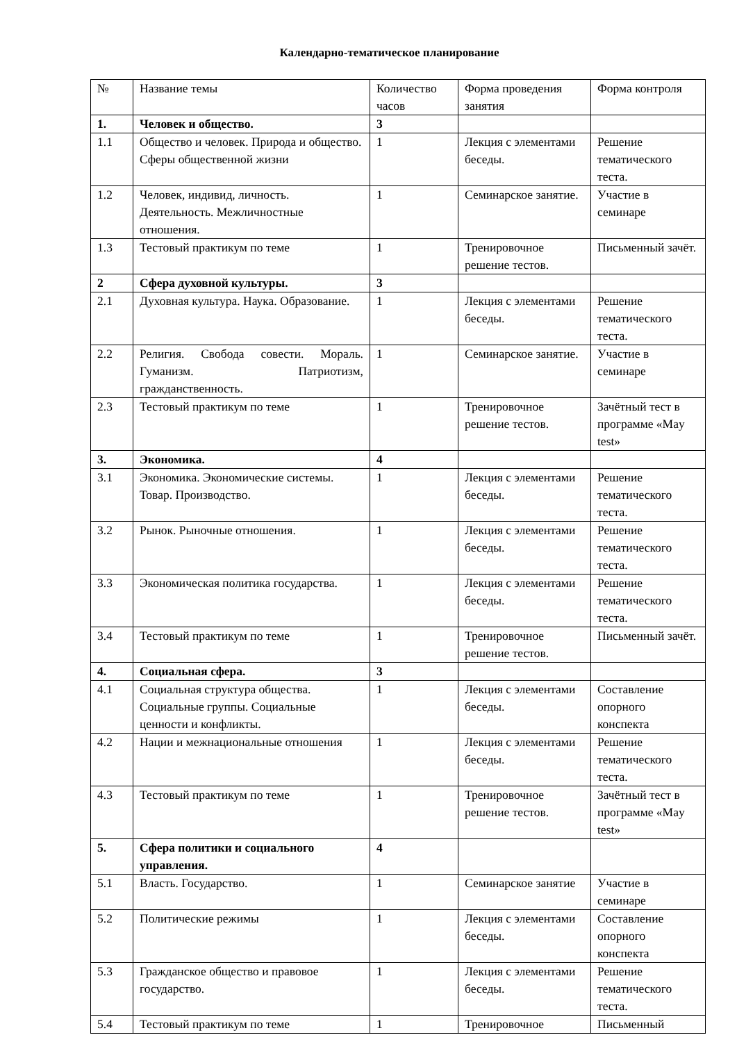Календарно-тематическое планирование
| № | Название темы | Количество часов | Форма проведения занятия | Форма контроля |
| 1. | Человек и общество. | 3 | | |
| 1.1 | Общество и человек. Природа и общество. Сферы общественной жизни | 1 | Лекция с элементами беседы. | Решение тематического теста. |
| 1.2 | Человек, индивид, личность. Деятельность. Межличностные отношения. | 1 | Семинарское занятие. | Участие в семинаре |
| 1.3 | Тестовый практикум по теме | 1 | Тренировочное решение тестов. | Письменный зачёт. |
| 2 | Сфера духовной культуры. | 3 | | |
| 2.1 | Духовная культура. Наука. Образование. | 1 | Лекция с элементами беседы. | Решение тематического теста. |
| 2.2 | Религия. Свобода совести. Мораль. Гуманизм. Патриотизм, гражданственность. | 1 | Семинарское занятие. | Участие в семинаре |
| 2.3 | Тестовый практикум по теме | 1 | Тренировочное решение тестов. | Зачётный тест в программе «May test» |
| 3. | Экономика. | 4 | | |
| 3.1 | Экономика. Экономические системы. Товар. Производство. | 1 | Лекция с элементами беседы. | Решение тематического теста. |
| 3.2 | Рынок. Рыночные отношения. | 1 | Лекция с элементами беседы. | Решение тематического теста. |
| 3.3 | Экономическая политика государства. | 1 | Лекция с элементами беседы. | Решение тематического теста. |
| 3.4 | Тестовый практикум по теме | 1 | Тренировочное решение тестов. | Письменный зачёт. |
| 4. | Социальная сфера. | 3 | | |
| 4.1 | Социальная структура общества. Социальные группы. Социальные ценности и конфликты. | 1 | Лекция с элементами беседы. | Составление опорного конспекта |
| 4.2 | Нации и межнациональные отношения | 1 | Лекция с элементами беседы. | Решение тематического теста. |
| 4.3 | Тестовый практикум по теме | 1 | Тренировочное решение тестов. | Зачётный тест в программе «May test» |
| 5. | Сфера политики и социального управления. | 4 | | |
| 5.1 | Власть. Государство. | 1 | Семинарское занятие | Участие в семинаре |
| 5.2 | Политические режимы | 1 | Лекция с элементами беседы. | Составление опорного конспекта |
| 5.3 | Гражданское общество и правовое государство. | 1 | Лекция с элементами беседы. | Решение тематического теста. |
| 5.4 | Тестовый практикум по теме | 1 | Тренировочное | Письменный |